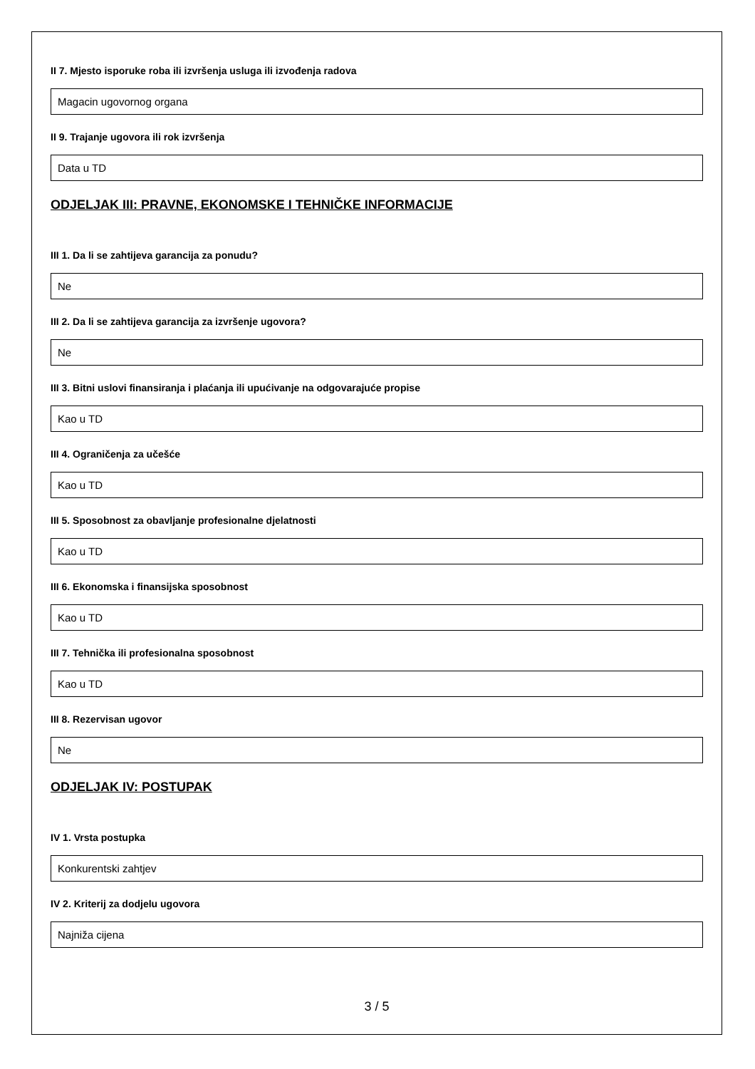II 7. Mjesto isporuke roba ili izvršenja usluga ili izvođenja radova
Magacin ugovornog organa
II 9. Trajanje ugovora ili rok izvršenja
Data u TD
ODJELJAK III: PRAVNE, EKONOMSKE I TEHNIČKE INFORMACIJE
III 1. Da li se zahtijeva garancija za ponudu?
Ne
III 2. Da li se zahtijeva garancija za izvršenje ugovora?
Ne
III 3. Bitni uslovi finansiranja i plaćanja ili upućivanje na odgovarajuće propise
Kao u TD
III 4. Ograničenja za učešće
Kao u TD
III 5. Sposobnost za obavljanje profesionalne djelatnosti
Kao u TD
III 6. Ekonomska i finansijska sposobnost
Kao u TD
III 7. Tehnička ili profesionalna sposobnost
Kao u TD
III 8. Rezervisan ugovor
Ne
ODJELJAK IV: POSTUPAK
IV 1. Vrsta postupka
Konkurentski zahtjev
IV 2. Kriterij za dodjelu ugovora
Najniža cijena
3 / 5